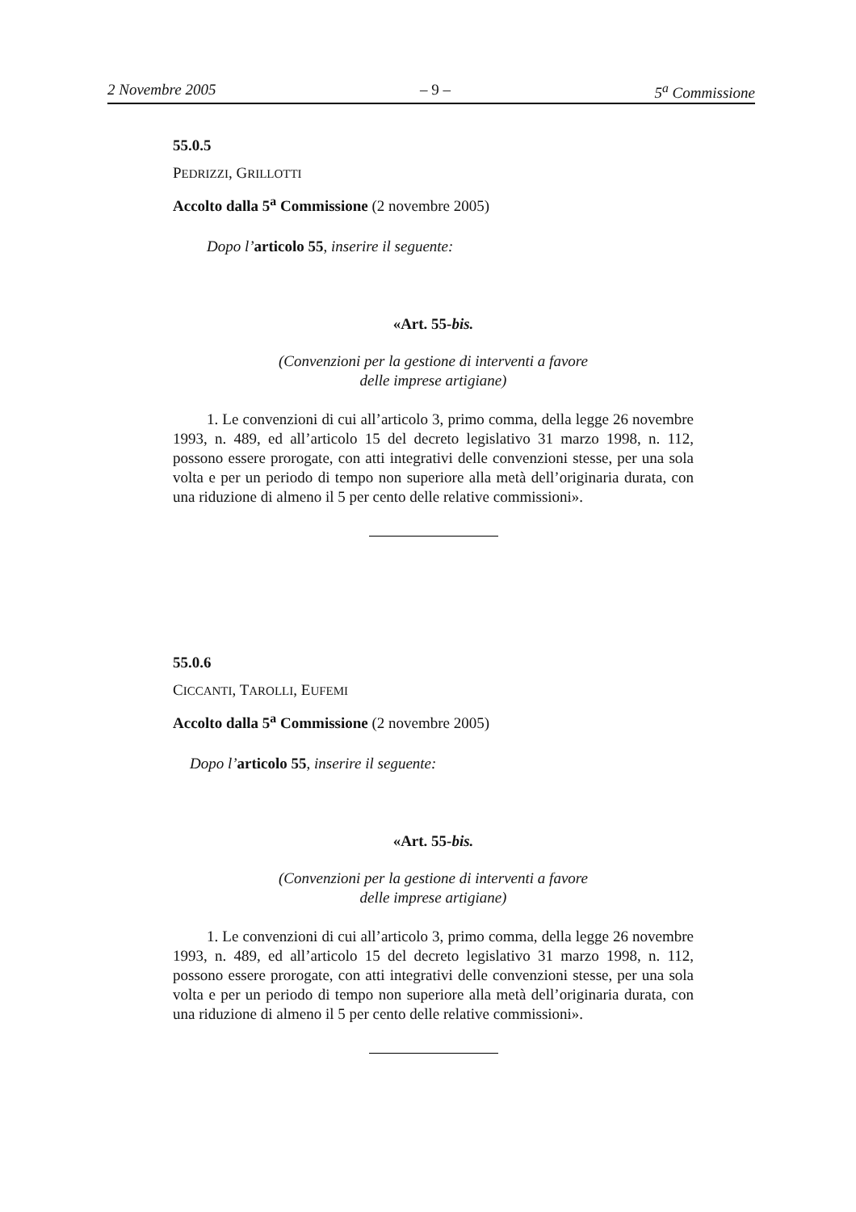2 Novembre 2005 – 9 – 5<sup>a</sup> Commissione
55.0.5
PEDRIZZI, GRILLOTTI
Accolto dalla 5<sup>a</sup> Commissione (2 novembre 2005)
Dopo l’articolo 55, inserire il seguente:
«Art. 55-bis.
(Convenzioni per la gestione di interventi a favore
delle imprese artigiane)
1. Le convenzioni di cui all’articolo 3, primo comma, della legge 26 novembre 1993, n. 489, ed all’articolo 15 del decreto legislativo 31 marzo 1998, n. 112, possono essere prorogate, con atti integrativi delle convenzioni stesse, per una sola volta e per un periodo di tempo non superiore alla metà dell’originaria durata, con una riduzione di almeno il 5 per cento delle relative commissioni».
55.0.6
CICCANTI, TAROLLI, EUFEMI
Accolto dalla 5<sup>a</sup> Commissione (2 novembre 2005)
Dopo l’articolo 55, inserire il seguente:
«Art. 55-bis.
(Convenzioni per la gestione di interventi a favore
delle imprese artigiane)
1. Le convenzioni di cui all’articolo 3, primo comma, della legge 26 novembre 1993, n. 489, ed all’articolo 15 del decreto legislativo 31 marzo 1998, n. 112, possono essere prorogate, con atti integrativi delle convenzioni stesse, per una sola volta e per un periodo di tempo non superiore alla metà dell’originaria durata, con una riduzione di almeno il 5 per cento delle relative commissioni».